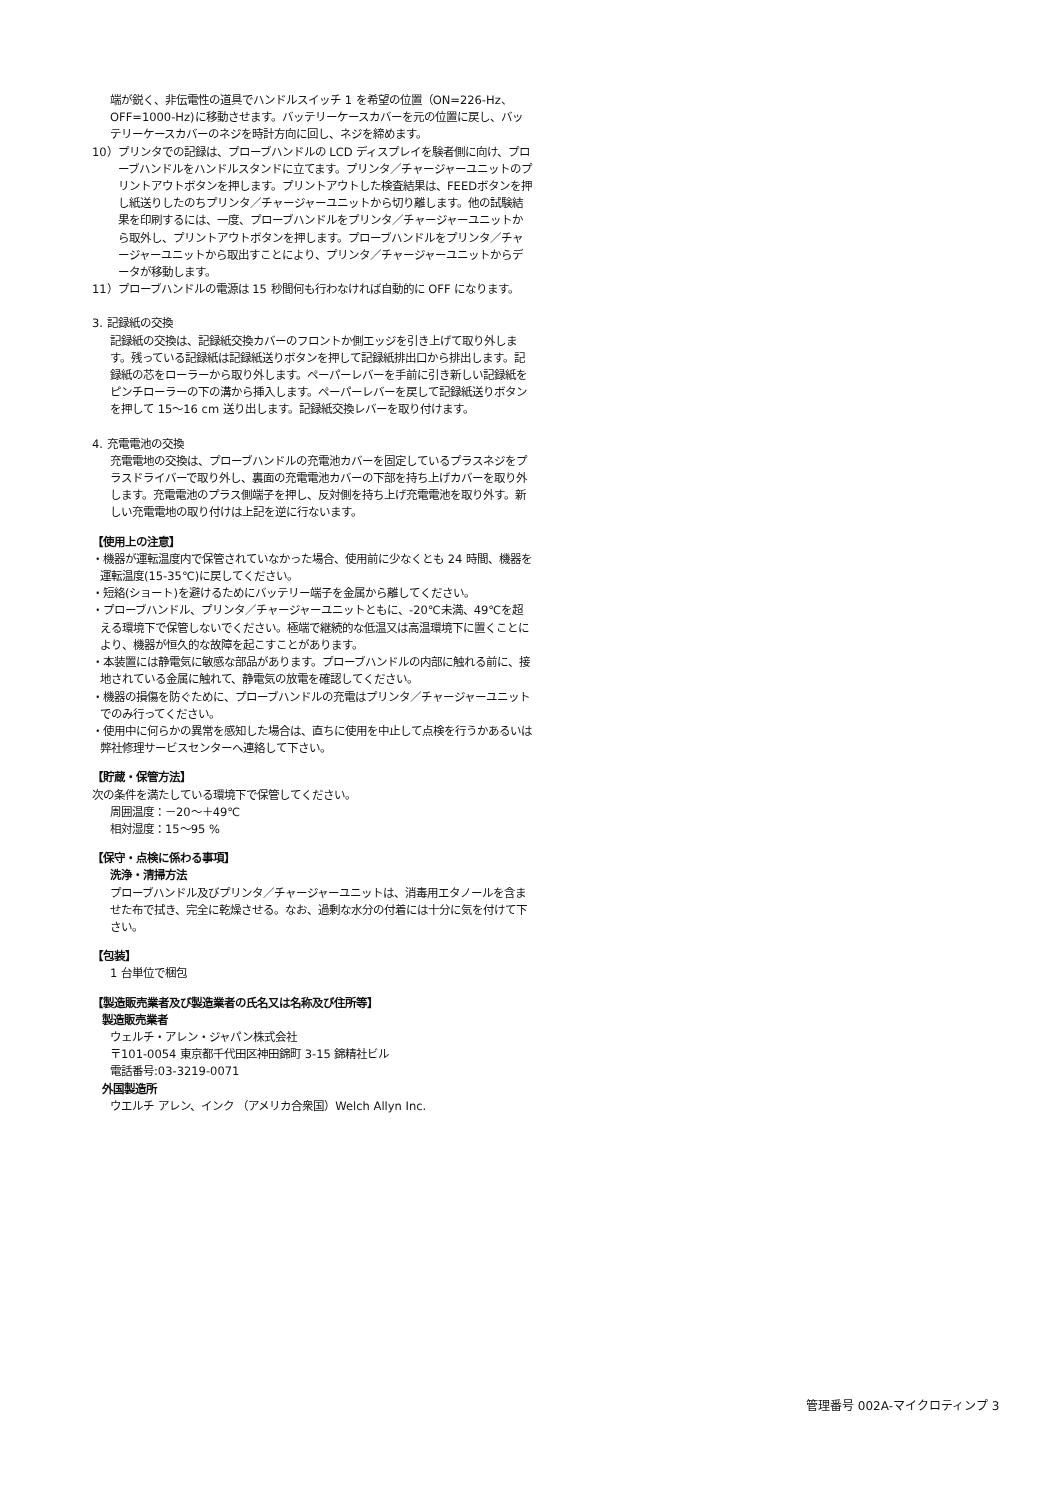端が鋭く、非伝電性の道具でハンドルスイッチ 1 を希望の位置（ON=226-Hz、OFF=1000-Hz)に移動させます。バッテリーケースカバーを元の位置に戻し、バッテリーケースカバーのネジを時計方向に回し、ネジを締めます。
10）プリンタでの記録は、プローブハンドルの LCD ディスプレイを験者側に向け、プローブハンドルをハンドルスタンドに立てます。プリンタ／チャージャーユニットのプリントアウトボタンを押します。プリントアウトした検査結果は、FEEDボタンを押し紙送りしたのちプリンタ／チャージャーユニットから切り離します。他の試験結果を印刷するには、一度、プローブハンドルをプリンタ／チャージャーユニットから取外し、プリントアウトボタンを押します。プローブハンドルをプリンタ／チャージャーユニットから取出すことにより、プリンタ／チャージャーユニットからデータが移動します。
11）プローブハンドルの電源は 15 秒間何も行わなければ自動的に OFF になります。
3. 記録紙の交換
記録紙の交換は、記録紙交換カバーのフロントか側エッジを引き上げて取り外します。残っている記録紙は記録紙送りボタンを押して記録紙排出口から排出します。記録紙の芯をローラーから取り外します。ペーパーレバーを手前に引き新しい記録紙をピンチローラーの下の溝から挿入します。ペーパーレバーを戻して記録紙送りボタンを押して 15〜16 cm 送り出します。記録紙交換レバーを取り付けます。
4. 充電電池の交換
充電電地の交換は、プローブハンドルの充電池カバーを固定しているプラスネジをプラスドライバーで取り外し、裏面の充電電池カバーの下部を持ち上げカバーを取り外します。充電電池のプラス側端子を押し、反対側を持ち上げ充電電池を取り外す。新しい充電電地の取り付けは上記を逆に行ないます。
【使用上の注意】
・機器が運転温度内で保管されていなかった場合、使用前に少なくとも 24 時間、機器を運転温度(15-35℃)に戻してください。
・短絡(ショート)を避けるためにバッテリー端子を金属から離してください。
・プローブハンドル、プリンタ／チャージャーユニットともに、-20℃未満、49℃を超える環境下で保管しないでください。極端で継続的な低温又は高温環境下に置くことにより、機器が恒久的な故障を起こすことがあります。
・本装置には静電気に敏感な部品があります。プローブハンドルの内部に触れる前に、接地されている金属に触れて、静電気の放電を確認してください。
・機器の損傷を防ぐために、プローブハンドルの充電はプリンタ／チャージャーユニットでのみ行ってください。
・使用中に何らかの異常を感知した場合は、直ちに使用を中止して点検を行うかあるいは弊社修理サービスセンターへ連絡して下さい。
【貯蔵・保管方法】
次の条件を満たしている環境下で保管してください。
周囲温度：－20～＋49℃
相対湿度：15～95 %
【保守・点検に係わる事項】
洗浄・清掃方法
プローブハンドル及びプリンタ／チャージャーユニットは、消毒用エタノールを含ませた布で拭き、完全に乾燥させる。なお、過剰な水分の付着には十分に気を付けて下さい。
【包装】
1 台単位で梱包
【製造販売業者及び製造業者の氏名又は名称及び住所等】
製造販売業者
ウェルチ・アレン・ジャパン株式会社
〒101-0054 東京都千代田区神田錦町 3-15 錦精社ビル
電話番号:03-3219-0071
外国製造所
ウエルチ アレン、インク （アメリカ合衆国）Welch Allyn Inc.
管理番号 002A-マイクロティンプ 3